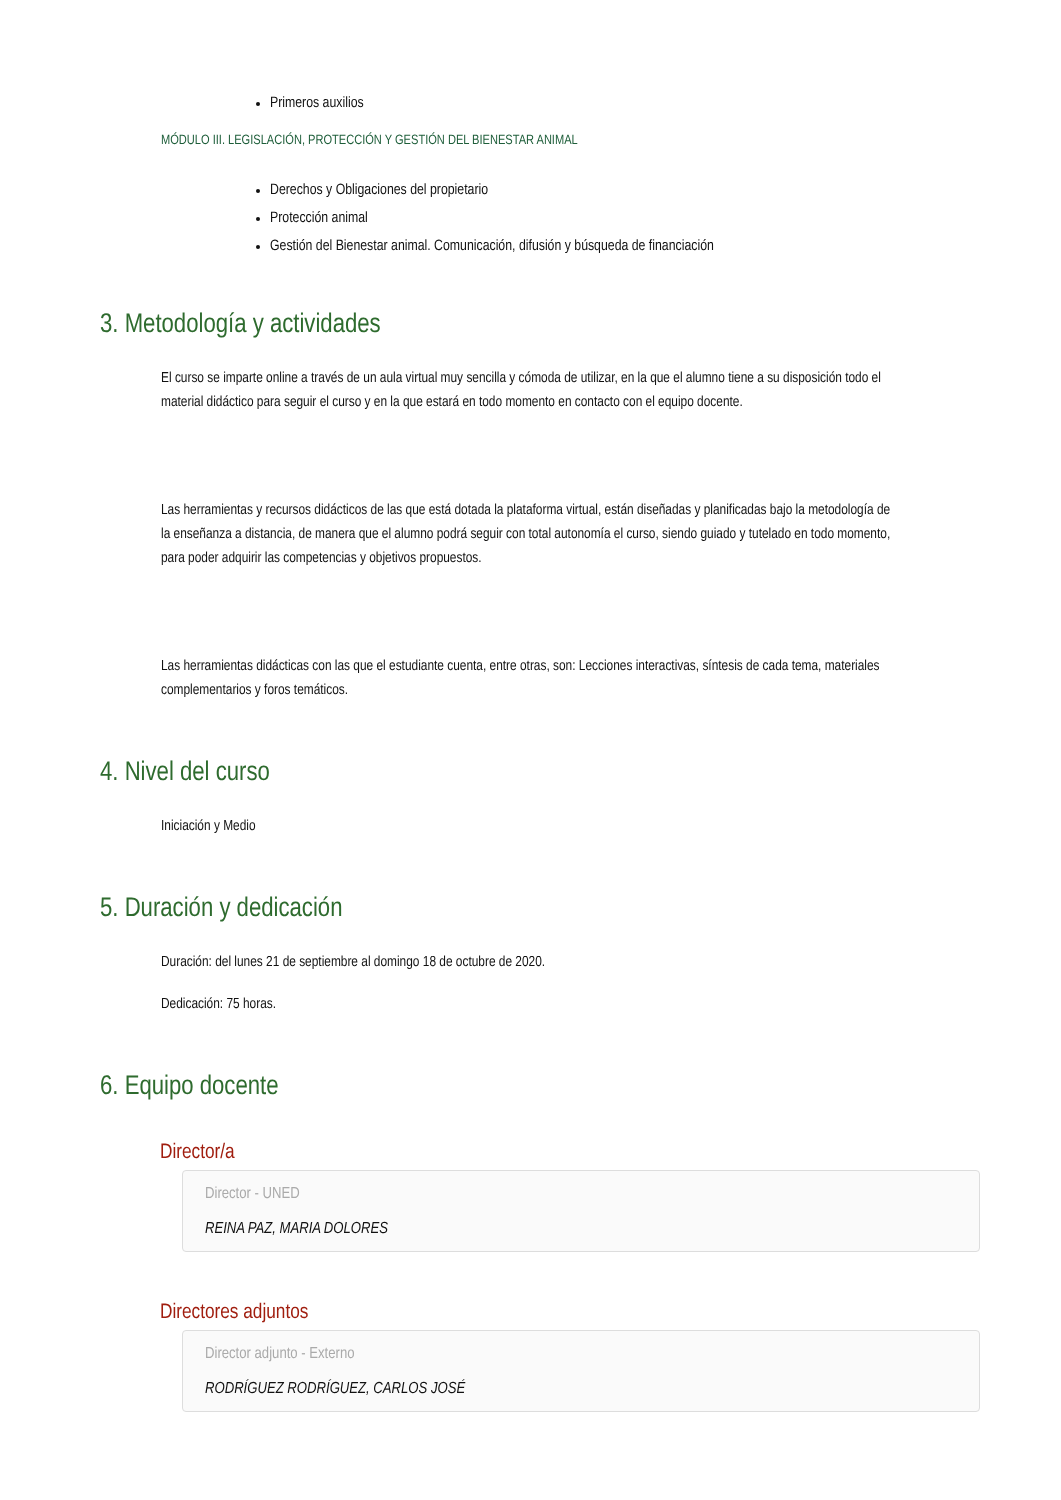Primeros auxilios
MÓDULO III. LEGISLACIÓN, PROTECCIÓN Y GESTIÓN DEL BIENESTAR ANIMAL
Derechos y Obligaciones del propietario
Protección animal
Gestión del Bienestar animal. Comunicación, difusión y búsqueda de financiación
3. Metodología y actividades
El curso se imparte online a través de un aula virtual muy sencilla y cómoda de utilizar, en la que el alumno tiene a su disposición todo el material didáctico para seguir el curso y en la que estará en todo momento en contacto con el equipo docente.
Las herramientas y recursos didácticos de las que está dotada la plataforma virtual, están diseñadas y planificadas bajo la metodología de la enseñanza a distancia, de manera que el alumno podrá seguir con total autonomía el curso, siendo guiado y tutelado en todo momento, para poder adquirir las competencias y objetivos propuestos.
Las herramientas didácticas con las que el estudiante cuenta, entre otras, son: Lecciones interactivas, síntesis de cada tema, materiales complementarios y foros temáticos.
4. Nivel del curso
Iniciación y Medio
5. Duración y dedicación
Duración: del lunes 21 de septiembre al domingo 18 de octubre de 2020.
Dedicación: 75 horas.
6. Equipo docente
Director/a
Director - UNED
REINA PAZ, MARIA DOLORES
Directores adjuntos
Director adjunto - Externo
RODRÍGUEZ RODRÍGUEZ, CARLOS JOSÉ